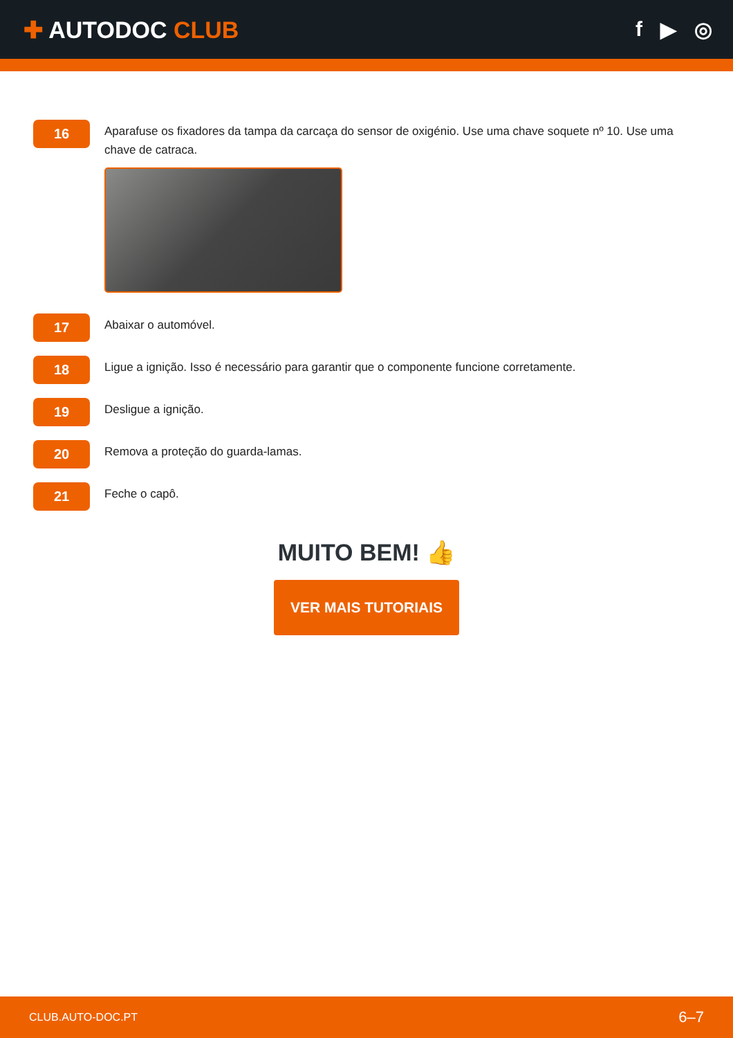✚ AUTODOC CLUB f ▶ ◎
16
Aparafuse os fixadores da tampa da carcaça do sensor de oxigénio. Use uma chave soquete nº 10. Use uma chave de catraca.
17
Abaixar o automóvel.
18
Ligue a ignição. Isso é necessário para garantir que o componente funcione corretamente.
19
Desligue a ignição.
20
Remova a proteção do guarda-lamas.
21
Feche o capô.
MUITO BEM! 👍
VER MAIS TUTORIAIS
CLUB.AUTO-DOC.PT 6–7